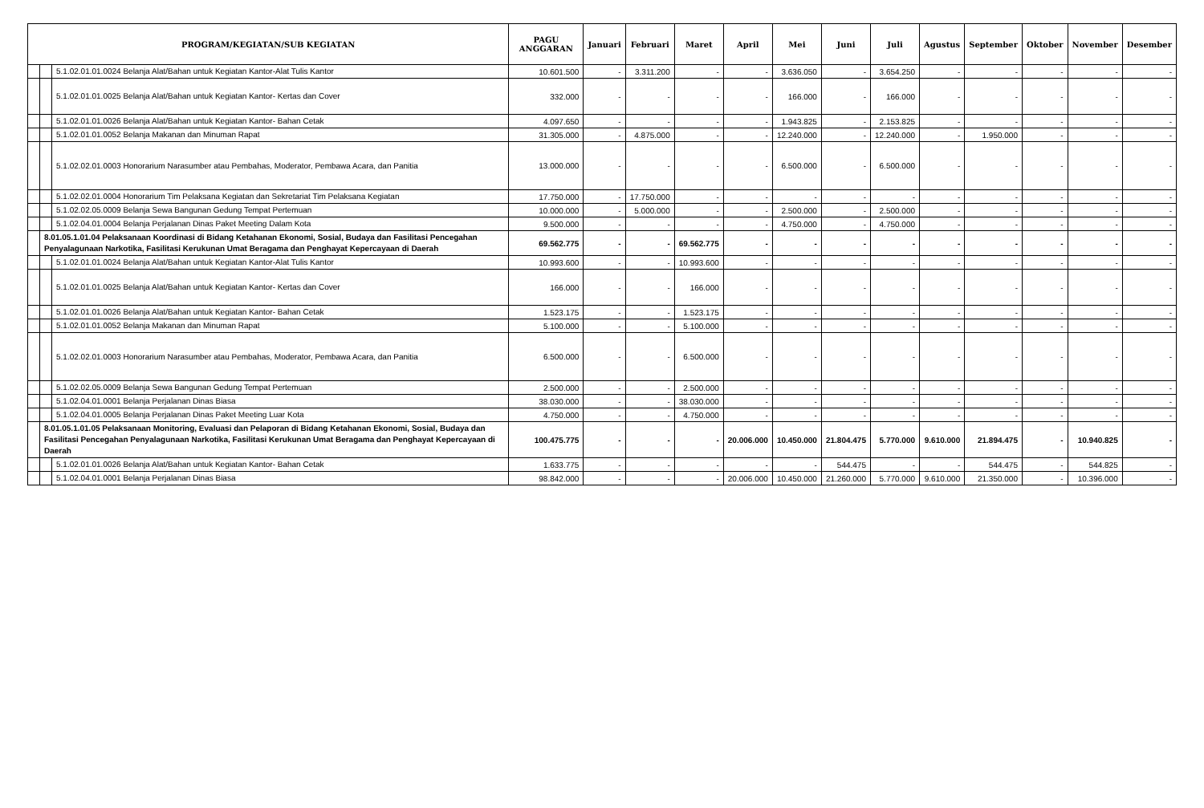| PROGRAM/KEGIATAN/SUB KEGIATAN | | | PAGU ANGGARAN | Januari | Februari | Maret | April | Mei | Juni | Juli | Agustus | September | Oktober | November | Desember |
| --- | --- | --- | --- | --- | --- | --- | --- | --- | --- | --- | --- | --- | --- | --- | --- |
| | | 5.1.02.01.01.0024 Belanja Alat/Bahan untuk Kegiatan Kantor-Alat Tulis Kantor | 10.601.500 | - | 3.311.200 | - | - | 3.636.050 | - | 3.654.250 | - | - | - | - | - |
| | | 5.1.02.01.01.0025 Belanja Alat/Bahan untuk Kegiatan Kantor- Kertas dan Cover | 332.000 | - | - | - | - | 166.000 | - | 166.000 | - | - | - | - | - |
| | | 5.1.02.01.01.0026 Belanja Alat/Bahan untuk Kegiatan Kantor- Bahan Cetak | 4.097.650 | - | - | - | - | 1.943.825 | - | 2.153.825 | - | - | - | - | - |
| | | 5.1.02.01.01.0052 Belanja Makanan dan Minuman Rapat | 31.305.000 | - | 4.875.000 | - | - | 12.240.000 | - | 12.240.000 | - | 1.950.000 | - | - | - |
| | | 5.1.02.02.01.0003 Honorarium Narasumber atau Pembahas, Moderator, Pembawa Acara, dan Panitia | 13.000.000 | - | - | - | - | 6.500.000 | - | 6.500.000 | - | - | - | - | - |
| | | 5.1.02.02.01.0004 Honorarium Tim Pelaksana Kegiatan dan Sekretariat Tim Pelaksana Kegiatan | 17.750.000 | - | 17.750.000 | - | - | - | - | - | - | - | - | - | - |
| | | 5.1.02.02.05.0009 Belanja Sewa Bangunan Gedung Tempat Pertemuan | 10.000.000 | - | 5.000.000 | - | - | 2.500.000 | - | 2.500.000 | - | - | - | - | - |
| | | 5.1.02.04.01.0004 Belanja Perjalanan Dinas Paket Meeting Dalam Kota | 9.500.000 | - | - | - | - | 4.750.000 | - | 4.750.000 | - | - | - | - | - |
| | 8.01.05.1.01.04 Pelaksanaan Koordinasi di Bidang Ketahanan Ekonomi, Sosial, Budaya dan Fasilitasi Pencegahan Penyalagunaan Narkotika, Fasilitasi Kerukunan Umat Beragama dan Penghayat Kepercayaan di Daerah | | 69.562.775 | - | - | 69.562.775 | - | - | - | - | - | - | - | - | - |
| | | 5.1.02.01.01.0024 Belanja Alat/Bahan untuk Kegiatan Kantor-Alat Tulis Kantor | 10.993.600 | - | - | 10.993.600 | - | - | - | - | - | - | - | - | - |
| | | 5.1.02.01.01.0025 Belanja Alat/Bahan untuk Kegiatan Kantor- Kertas dan Cover | 166.000 | - | - | 166.000 | - | - | - | - | - | - | - | - | - |
| | | 5.1.02.01.01.0026 Belanja Alat/Bahan untuk Kegiatan Kantor- Bahan Cetak | 1.523.175 | - | - | 1.523.175 | - | - | - | - | - | - | - | - | - |
| | | 5.1.02.01.01.0052 Belanja Makanan dan Minuman Rapat | 5.100.000 | - | - | 5.100.000 | - | - | - | - | - | - | - | - | - |
| | | 5.1.02.02.01.0003 Honorarium Narasumber atau Pembahas, Moderator, Pembawa Acara, dan Panitia | 6.500.000 | - | - | 6.500.000 | - | - | - | - | - | - | - | - | - |
| | | 5.1.02.02.05.0009 Belanja Sewa Bangunan Gedung Tempat Pertemuan | 2.500.000 | - | - | 2.500.000 | - | - | - | - | - | - | - | - | - |
| | | 5.1.02.04.01.0001 Belanja Perjalanan Dinas Biasa | 38.030.000 | - | - | 38.030.000 | - | - | - | - | - | - | - | - | - |
| | | 5.1.02.04.01.0005 Belanja Perjalanan Dinas Paket Meeting Luar Kota | 4.750.000 | - | - | 4.750.000 | - | - | - | - | - | - | - | - | - |
| | 8.01.05.1.01.05 Pelaksanaan Monitoring, Evaluasi dan Pelaporan di Bidang Ketahanan Ekonomi, Sosial, Budaya dan Fasilitasi Pencegahan Penyalagunaan Narkotika, Fasilitasi Kerukunan Umat Beragama dan Penghayat Kepercayaan di Daerah | | 100.475.775 | - | - | - | 20.006.000 | 10.450.000 | 21.804.475 | 5.770.000 | 9.610.000 | 21.894.475 | - | 10.940.825 | - |
| | | 5.1.02.01.01.0026 Belanja Alat/Bahan untuk Kegiatan Kantor- Bahan Cetak | 1.633.775 | - | - | - | - | - | 544.475 | - | - | 544.475 | - | 544.825 | - |
| | | 5.1.02.04.01.0001 Belanja Perjalanan Dinas Biasa | 98.842.000 | - | - | - | 20.006.000 | 10.450.000 | 21.260.000 | 5.770.000 | 9.610.000 | 21.350.000 | - | 10.396.000 | - |